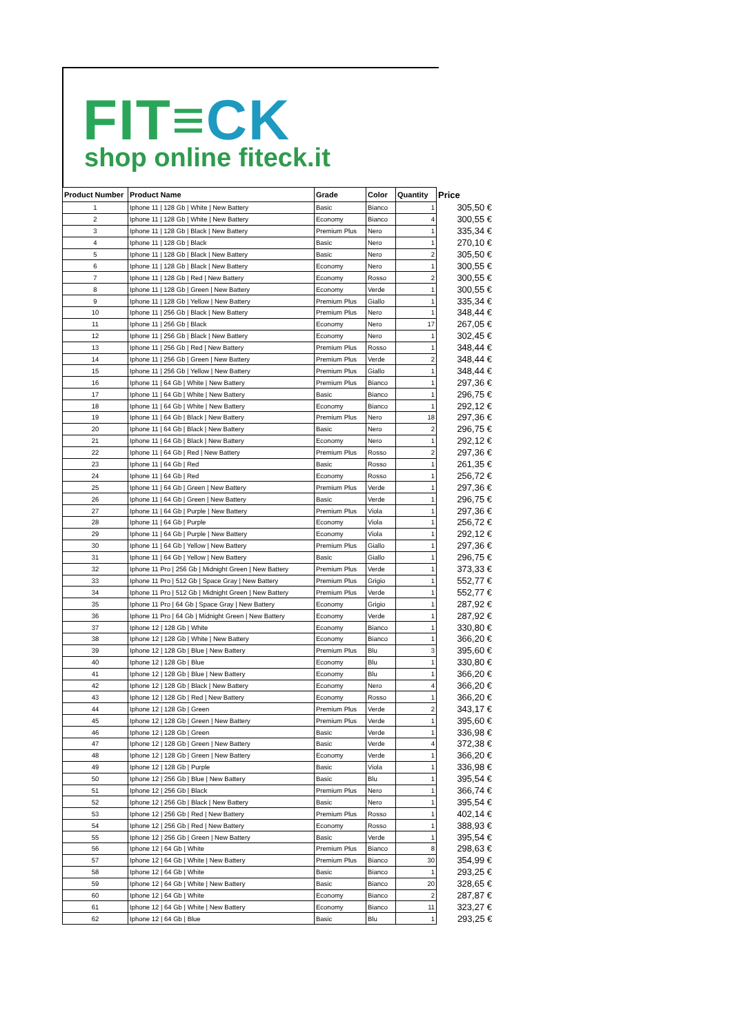FIT≡CK
shop online fiteck.it
| Product Number | Product Name | Grade | Color | Quantity | Price |
| --- | --- | --- | --- | --- | --- |
| 1 | Iphone 11 / 128 Gb / White / New Battery | Basic | Bianco | 1 | 305,50 € |
| 2 | Iphone 11 / 128 Gb / White / New Battery | Economy | Bianco | 4 | 300,55 € |
| 3 | Iphone 11 / 128 Gb / Black / New Battery | Premium Plus | Nero | 1 | 335,34 € |
| 4 | Iphone 11 / 128 Gb / Black | Basic | Nero | 1 | 270,10 € |
| 5 | Iphone 11 / 128 Gb / Black / New Battery | Basic | Nero | 2 | 305,50 € |
| 6 | Iphone 11 / 128 Gb / Black / New Battery | Economy | Nero | 1 | 300,55 € |
| 7 | Iphone 11 / 128 Gb / Red / New Battery | Economy | Rosso | 2 | 300,55 € |
| 8 | Iphone 11 / 128 Gb / Green / New Battery | Economy | Verde | 1 | 300,55 € |
| 9 | Iphone 11 / 128 Gb / Yellow / New Battery | Premium Plus | Giallo | 1 | 335,34 € |
| 10 | Iphone 11 / 256 Gb / Black / New Battery | Premium Plus | Nero | 1 | 348,44 € |
| 11 | Iphone 11 / 256 Gb / Black | Economy | Nero | 17 | 267,05 € |
| 12 | Iphone 11 / 256 Gb / Black / New Battery | Economy | Nero | 1 | 302,45 € |
| 13 | Iphone 11 / 256 Gb / Red / New Battery | Premium Plus | Rosso | 1 | 348,44 € |
| 14 | Iphone 11 / 256 Gb / Green / New Battery | Premium Plus | Verde | 2 | 348,44 € |
| 15 | Iphone 11 / 256 Gb / Yellow / New Battery | Premium Plus | Giallo | 1 | 348,44 € |
| 16 | Iphone 11 / 64 Gb / White / New Battery | Premium Plus | Bianco | 1 | 297,36 € |
| 17 | Iphone 11 / 64 Gb / White / New Battery | Basic | Bianco | 1 | 296,75 € |
| 18 | Iphone 11 / 64 Gb / White / New Battery | Economy | Bianco | 1 | 292,12 € |
| 19 | Iphone 11 / 64 Gb / Black / New Battery | Premium Plus | Nero | 18 | 297,36 € |
| 20 | Iphone 11 / 64 Gb / Black / New Battery | Basic | Nero | 2 | 296,75 € |
| 21 | Iphone 11 / 64 Gb / Black / New Battery | Economy | Nero | 1 | 292,12 € |
| 22 | Iphone 11 / 64 Gb / Red / New Battery | Premium Plus | Rosso | 2 | 297,36 € |
| 23 | Iphone 11 / 64 Gb / Red | Basic | Rosso | 1 | 261,35 € |
| 24 | Iphone 11 / 64 Gb / Red | Economy | Rosso | 1 | 256,72 € |
| 25 | Iphone 11 / 64 Gb / Green / New Battery | Premium Plus | Verde | 1 | 297,36 € |
| 26 | Iphone 11 / 64 Gb / Green / New Battery | Basic | Verde | 1 | 296,75 € |
| 27 | Iphone 11 / 64 Gb / Purple / New Battery | Premium Plus | Viola | 1 | 297,36 € |
| 28 | Iphone 11 / 64 Gb / Purple | Economy | Viola | 1 | 256,72 € |
| 29 | Iphone 11 / 64 Gb / Purple / New Battery | Economy | Viola | 1 | 292,12 € |
| 30 | Iphone 11 / 64 Gb / Yellow / New Battery | Premium Plus | Giallo | 1 | 297,36 € |
| 31 | Iphone 11 / 64 Gb / Yellow / New Battery | Basic | Giallo | 1 | 296,75 € |
| 32 | Iphone 11 Pro / 256 Gb / Midnight Green / New Battery | Premium Plus | Verde | 1 | 373,33 € |
| 33 | Iphone 11 Pro / 512 Gb / Space Gray / New Battery | Premium Plus | Grigio | 1 | 552,77 € |
| 34 | Iphone 11 Pro / 512 Gb / Midnight Green / New Battery | Premium Plus | Verde | 1 | 552,77 € |
| 35 | Iphone 11 Pro / 64 Gb / Space Gray / New Battery | Economy | Grigio | 1 | 287,92 € |
| 36 | Iphone 11 Pro / 64 Gb / Midnight Green / New Battery | Economy | Verde | 1 | 287,92 € |
| 37 | Iphone 12 / 128 Gb / White | Economy | Bianco | 1 | 330,80 € |
| 38 | Iphone 12 / 128 Gb / White / New Battery | Economy | Bianco | 1 | 366,20 € |
| 39 | Iphone 12 / 128 Gb / Blue / New Battery | Premium Plus | Blu | 3 | 395,60 € |
| 40 | Iphone 12 / 128 Gb / Blue | Economy | Blu | 1 | 330,80 € |
| 41 | Iphone 12 / 128 Gb / Blue / New Battery | Economy | Blu | 1 | 366,20 € |
| 42 | Iphone 12 / 128 Gb / Black / New Battery | Economy | Nero | 4 | 366,20 € |
| 43 | Iphone 12 / 128 Gb / Red / New Battery | Economy | Rosso | 1 | 366,20 € |
| 44 | Iphone 12 / 128 Gb / Green | Premium Plus | Verde | 2 | 343,17 € |
| 45 | Iphone 12 / 128 Gb / Green / New Battery | Premium Plus | Verde | 1 | 395,60 € |
| 46 | Iphone 12 / 128 Gb / Green | Basic | Verde | 1 | 336,98 € |
| 47 | Iphone 12 / 128 Gb / Green / New Battery | Basic | Verde | 4 | 372,38 € |
| 48 | Iphone 12 / 128 Gb / Green / New Battery | Economy | Verde | 1 | 366,20 € |
| 49 | Iphone 12 / 128 Gb / Purple | Basic | Viola | 1 | 336,98 € |
| 50 | Iphone 12 / 256 Gb / Blue / New Battery | Basic | Blu | 1 | 395,54 € |
| 51 | Iphone 12 / 256 Gb / Black | Premium Plus | Nero | 1 | 366,74 € |
| 52 | Iphone 12 / 256 Gb / Black / New Battery | Basic | Nero | 1 | 395,54 € |
| 53 | Iphone 12 / 256 Gb / Red / New Battery | Premium Plus | Rosso | 1 | 402,14 € |
| 54 | Iphone 12 / 256 Gb / Red / New Battery | Economy | Rosso | 1 | 388,93 € |
| 55 | Iphone 12 / 256 Gb / Green / New Battery | Basic | Verde | 1 | 395,54 € |
| 56 | Iphone 12 / 64 Gb / White | Premium Plus | Bianco | 8 | 298,63 € |
| 57 | Iphone 12 / 64 Gb / White / New Battery | Premium Plus | Bianco | 30 | 354,99 € |
| 58 | Iphone 12 / 64 Gb / White | Basic | Bianco | 1 | 293,25 € |
| 59 | Iphone 12 / 64 Gb / White / New Battery | Basic | Bianco | 20 | 328,65 € |
| 60 | Iphone 12 / 64 Gb / White | Economy | Bianco | 2 | 287,87 € |
| 61 | Iphone 12 / 64 Gb / White / New Battery | Economy | Bianco | 11 | 323,27 € |
| 62 | Iphone 12 / 64 Gb / Blue | Basic | Blu | 1 | 293,25 € |